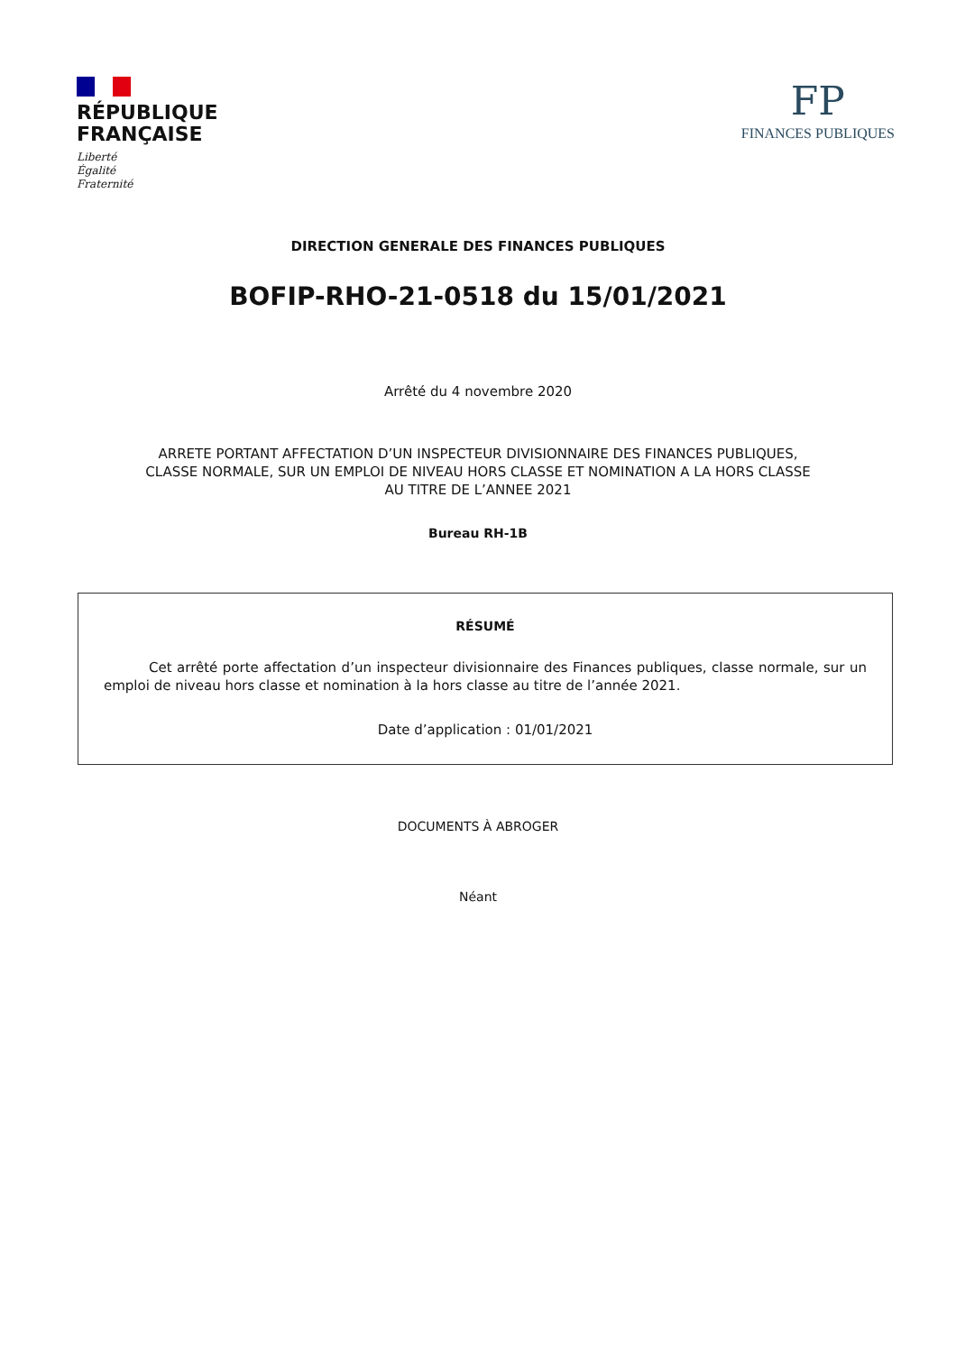RÉPUBLIQUE
FRANÇAISE
Liberté
Égalité
Fraternité
FP
FINANCES PUBLIQUES
DIRECTION GENERALE DES FINANCES PUBLIQUES
BOFIP-RHO-21-0518 du 15/01/2021
Arrêté du 4 novembre 2020
ARRETE PORTANT AFFECTATION D’UN INSPECTEUR DIVISIONNAIRE DES FINANCES PUBLIQUES,
CLASSE NORMALE, SUR UN EMPLOI DE NIVEAU HORS CLASSE ET NOMINATION A LA HORS CLASSE
AU TITRE DE L’ANNEE 2021
Bureau RH-1B
RÉSUMÉ
Cet arrêté porte affectation d’un inspecteur divisionnaire des Finances publiques, classe normale, sur un emploi de niveau hors classe et nomination à la hors classe au titre de l’année 2021.
Date d’application : 01/01/2021
DOCUMENTS À ABROGER
Néant